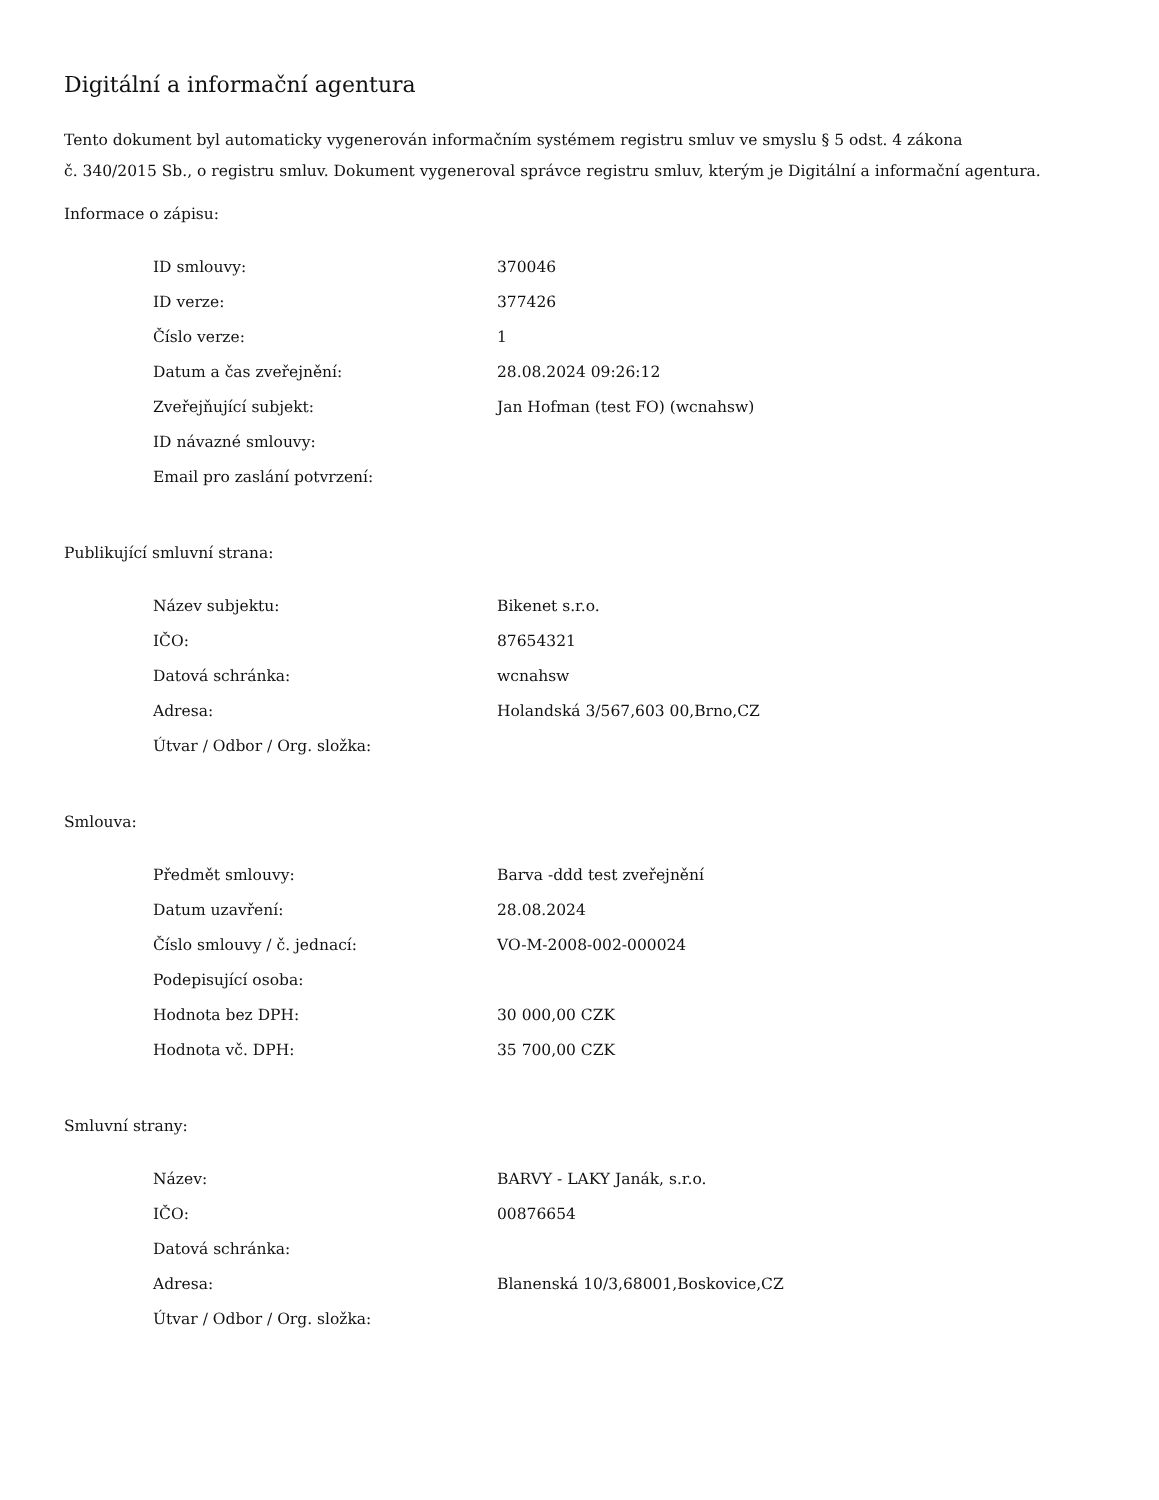Digitální a informační agentura
Tento dokument byl automaticky vygenerován informačním systémem registru smluv ve smyslu § 5 odst. 4 zákona
č. 340/2015 Sb., o registru smluv. Dokument vygeneroval správce registru smluv, kterým je Digitální a informační agentura.
Informace o zápisu:
| ID smlouvy: | 370046 |
| ID verze: | 377426 |
| Číslo verze: | 1 |
| Datum a čas zveřejnění: | 28.08.2024 09:26:12 |
| Zveřejňující subjekt: | Jan Hofman (test FO) (wcnahsw) |
| ID návazné smlouvy: | |
| Email pro zaslání potvrzení: | |
Publikující smluvní strana:
| Název subjektu: | Bikenet s.r.o. |
| IČO: | 87654321 |
| Datová schránka: | wcnahsw |
| Adresa: | Holandská 3/567,603 00,Brno,CZ |
| Útvar / Odbor / Org. složka: | |
Smlouva:
| Předmět smlouvy: | Barva -ddd test zveřejnění |
| Datum uzavření: | 28.08.2024 |
| Číslo smlouvy / č. jednací: | VO-M-2008-002-000024 |
| Podepisující osoba: | |
| Hodnota bez DPH: | 30 000,00 CZK |
| Hodnota vč. DPH: | 35 700,00 CZK |
Smluvní strany:
| Název: | BARVY - LAKY Janák, s.r.o. |
| IČO: | 00876654 |
| Datová schránka: | |
| Adresa: | Blanenská 10/3,68001,Boskovice,CZ |
| Útvar / Odbor / Org. složka: | |